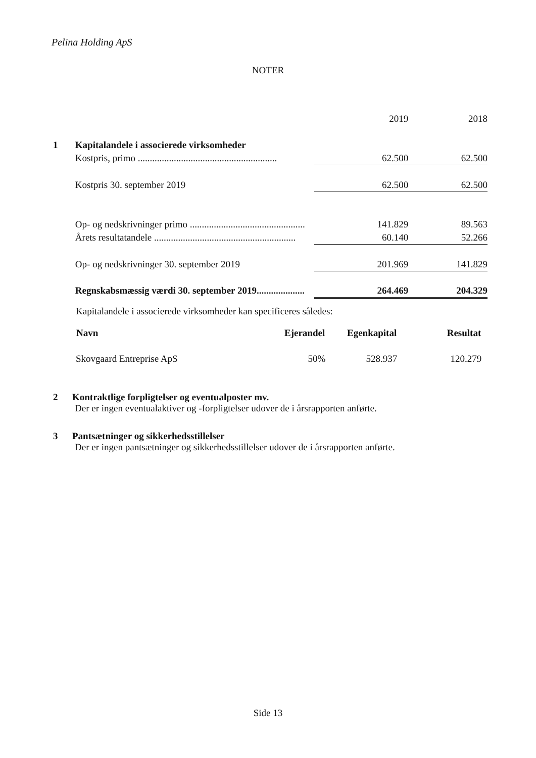Pelina Holding ApS
NOTER
| | | 2019 | 2018 |
| 1 | Kapitalandele i associerede virksomheder | | |
| | Kostpris, primo .......................................................... | 62.500 | 62.500 |
| | Kostpris 30. september 2019 | 62.500 | 62.500 |
| | Op- og nedskrivninger primo ................................................ | 141.829 | 89.563 |
| | Årets resultatandele ........................................................... | 60.140 | 52.266 |
| | Op- og nedskrivninger 30. september 2019 | 201.969 | 141.829 |
| | Regnskabsmæssig værdi 30. september 2019.................... | 264.469 | 204.329 |
Kapitalandele i associerede virksomheder kan specificeres således:
| Navn | Ejerandel | Egenkapital | Resultat |
| --- | --- | --- | --- |
| Skovgaard Entreprise ApS | 50% | 528.937 | 120.279 |
2 Kontraktlige forpligtelser og eventualposter mv.
Der er ingen eventualaktiver og -forpligtelser udover de i årsrapporten anførte.
3 Pantsætninger og sikkerhedsstillelser
Der er ingen pantsætninger og sikkerhedsstillelser udover de i årsrapporten anførte.
Side 13